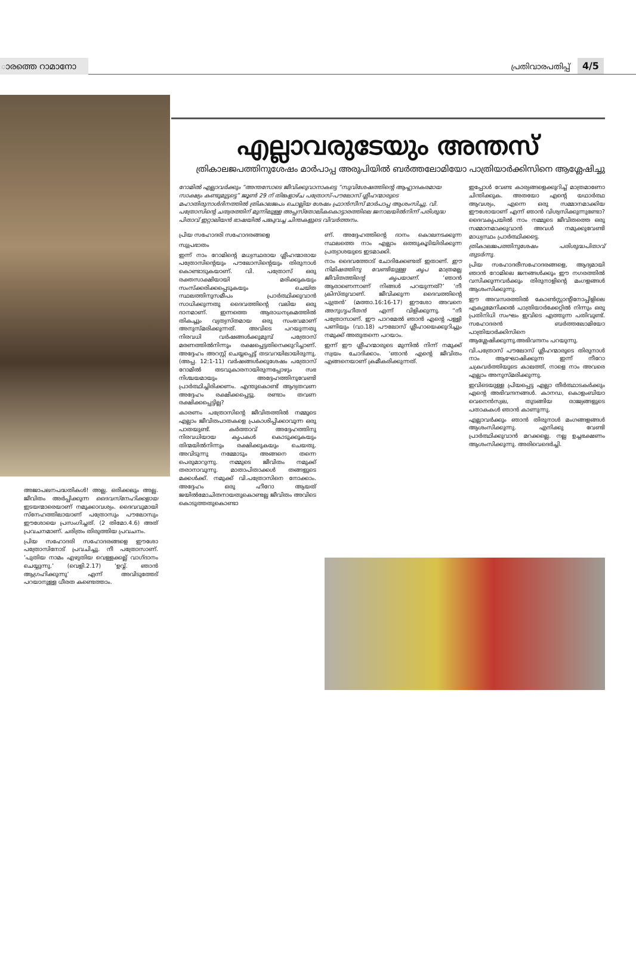ാരത്തെ റാമാനോ
പ്രതിവാരപതിപ്പ് 4/5
എല്ലാവരുടേയും അന്തസ്
ത്രികാലജപത്തിനുശേഷം മാർപാപ്പ അരുപിയിൽ ബർത്തലോമിയോ പാത്രിയാർക്കിസിനെ ആശ്ലേഷിച്ചു
റോമിൽ എല്ലാവർക്കും “അന്തസോടെ ജീവിക്കുവാനാകട്ടെ “സുവിശേഷത്തിന്റെ ആഹ്ലാദകരമായ സാക്ഷ്യം കണ്ടുമുട്ടട്ടെ” ജൂൺ 29 ന് തിങ്കളാഴ്ച പത്രോസ്-പൗലോസ് ശ്ലീഹന്മാരുടെ മഹാതിരുനാൾദിനത്തിൽ ത്രികാലജപം ചൊല്ലിയ ശേഷം ഫ്രാൻസീസ് മാർപാപ്പ ആശംസിച്ചു. വി. പത്രോസിന്റെ ചത്വരത്തിന് മുന്നിലുള്ള അപ്പസ്തോലികകൊട്ടാരത്തിലെ ജനാലയിൽനിന്ന് പരിശുദ്ധ പിതാവ് ഇറ്റാലിയൻ ഭാഷയിൽ പങ്കുവച്ച ചിന്തകളുടെ വിവർത്തനം.
പ്രിയ സഹോദരി സഹോദരങ്ങളെ
സുപ്രഭാതം
ഇന്ന് നാം റോമിന്റെ മധ്യസ്ഥരായ ശ്ലീഹന്മാരായ പത്രോസിന്റെയും പൗലോസിന്റെയും തിരുനാൾ കൊണ്ടാടുകയാണ്. വി. പത്രോസ് ഒരു രക്തസാക്ഷിയായി മരിക്കുകയും സംസ്ക്കരിക്കപ്പെടുകയും ചെയ്ത സ്ഥലത്തിനുസമീപം പ്രാർത്ഥിക്കുവാൻ സാധിക്കുന്നതു ദൈവത്തിന്റെ വലിയ ഒരു ദാനമാണ്. ഇന്നത്തെ ആരാധനക്രമത്തിൽ തികച്ചും വ്യത്യസ്തമായ ഒരു സംഭവമാണ് അനുസ്മരിക്കുന്നത്. അവിടെ പറയുന്നതു നിരവധി വർഷങ്ങൾക്കുമുമ്പ് പത്രോസ് മരണത്തിൽനിന്നും രക്ഷപ്പെട്ടതിനെക്കുറിച്ചാണ്. അദ്ദേഹം അറസ്റ്റ് ചെയ്യപ്പെട്ട് തടവറയിലായിരുന്നു. (അപ്പ. 12:1-11) വർഷങ്ങൾക്കുശേഷം പത്രോസ് റോമിൽ തടവുകാരനായിരുന്നപ്പോഴും സഭ നിശ്ചയമായും അദ്ദേഹത്തിനുവേണ്ടി പ്രാർത്ഥിച്ചിരിക്കണം. എന്തുകൊണ്ട് ആദ്യതവണ അദ്ദേഹം രക്ഷിക്കപ്പെട്ടു. രണ്ടാം തവണ രക്ഷിക്കപ്പെട്ടില്ല?
കാരണം പത്രോസിന്റെ ജീവിതത്തിൽ നമ്മുടെ എല്ലാം ജീവിതപാതകളെ പ്രകാശിപ്പിക്കാവുന്ന ഒരു പാതയുണ്ട്. കർത്താവ് അദ്ദേഹത്തിനു നിരവധിയായ കൃപകൾ കൊടുക്കുകയും തിന്മയിൽനിന്നും രക്ഷിക്കുകയും ചെയതു. അവിടുന്നു നമ്മോടും അങ്ങനെ തന്നെ പെരുമാറുന്നു. നമ്മുടെ ജീവിതം നമുക്ക് തരാനാവുന്നു. മാതാപിതാക്കൾ തങ്ങളുടെ മക്കൾക്ക്. നമുക്ക് വി.പത്രോസിനെ നോക്കാം. അദ്ദേഹം ഒരു ഹീറോ ആയത് ജയിൽമോചിതനായതുകൊണ്ടല്ല ജീവിതം അവിടെ കൊടുത്തതുകൊണ്ടാ
ണ്. അദ്ദേഹത്തിന്റെ ദാനം കൊലനടക്കുന്ന സ്ഥലത്തെ നാം എല്ലാം ഒത്തുകൂടിയിരിക്കുന്ന പ്രത്യാശയുടെ ഇടമാക്കി.
നാം ദൈവത്തോട് ചോദിക്കേണ്ടത് ഇതാണ്. ഈ നിമിഷത്തിനു വേണ്ടിയുള്ള കൃപ മാത്രമല്ല ജീവിതത്തിന്റെ കൃപയാണ്. ‘ഞാൻ ആരാണെന്നാണ് നിങ്ങൾ പറയുന്നത്?’ ‘നീ ക്രിസ്തുവാണ്. ജീവിക്കുന്ന ദൈവത്തിന്റെ പുത്രൻ’ (മത്താ.16:16-17) ഈശോ അവനെ അനുഗൃഹീതൻ എന്ന് വിളിക്കുന്നു. “നീ പത്രോസാണ്. ഈ പാറമേൽ ഞാൻ എന്റെ പള്ളി പണിയും (വാ.18) പൗലോസ് ശ്ലീഹായെക്കുറിച്ചും നമുക്ക് അതുതന്നെ പറയാം.
ഇന്ന് ഈ ശ്ലീഹന്മാരുടെ മുന്നിൽ നിന്ന് നമുക്ക് സ്വയം ചോദിക്കാം. ‘ഞാൻ എന്റെ ജീവിതം എങ്ങനെയാണ് ക്രമീകരിക്കുന്നത്.
ഇപ്പോൾ വേണ്ട കാര്യങ്ങളെക്കുറിച്ച് മാത്രമാണോ ചിന്തിക്കുക. അതയോ എന്റെ യഥാർത്ഥ ആവശ്യം, എന്നെ ഒരു സമ്മാനമാക്കിയ ഈശോയാണ് എന്ന് ഞാൻ വിശ്വസിക്കുന്നുണ്ടോ? ദൈവകൃപയിൽ നാം നമ്മുടെ ജീവിതത്തെ ഒരു സമ്മാനമാക്കുവാൻ അവൾ നമുക്കുവേണ്ടി മാധ്യസ്ഥം പ്രാർത്ഥിക്കട്ടെ.
ത്രികാലജപത്തിനുശേഷം പരിശുദ്ധപിതാവ് തുടർന്നു.
പ്രിയ സഹോദരീസഹോദരങ്ങളെ, ആദ്യമായി ഞാൻ റോമിലെ ജനങ്ങൾക്കും ഈ നഗരത്തിൽ വസിക്കുന്നവർക്കും തിരുനാളിന്റെ മംഗളങ്ങൾ ആശംസിക്കുന്നു.
ഈ അവസരത്തിൽ കോൺസ്റ്റാന്റിനോപ്പിളിലെ എക്യുമേനിക്കൽ പാത്രിയാർക്കേറ്റിൽ നിന്നും ഒരു പ്രതിനിധി സംഘം ഇവിടെ എത്തുന്ന പതിവുണ്ട്. സഹോദരൻ ബർത്തലോമിയോ പാത്രിയാർക്കിസിനെ ആശ്ലേഷിക്കുന്നു.അഭിവന്ദനം പറയുന്നു.
വി.പത്രോസ് പൗലോസ് ശ്ലീഹന്മാരുടെ തിരുനാൾ നാം ആഘോഷിക്കുന്ന ഇന്ന് നീറോ ചക്രവർത്തിയുടെ കാലത്ത്, നാളെ നാം അവരെ എല്ലാം അനുസ്മരിക്കുന്നു.
ഇവിടെയുള്ള പ്രിയപ്പെട്ട എല്ലാ തീർത്ഥാടകർക്കും എന്റെ അഭിവന്ദനങ്ങൾ. കാനഡ, കൊളംബിയാ വെനെൻസ്വല, തുടങ്ങിയ രാജ്യങ്ങളുടെ പതാകകൾ ഞാൻ കാണുന്നു.
എല്ലാവർക്കും ഞാൻ തിരുനാൾ മംഗങ്ങളങ്ങൾ ആശംസിക്കുന്നു. എനിക്കു വേണ്ടി പ്രാർത്ഥിക്കുവാൻ മറക്കല്ലെ. നല്ല ഉച്ചഭക്ഷണം ആശംസിക്കുന്നു. അരിവെദെർച്ചി.
അജാപലനപദ്ധതികൾ! അല്ല. ഒരിക്കലും അല്ല. ജീവിതം അർപ്പിക്കുന്ന ദൈവസ്നേഹിക്കളായ ഇടയന്മാരെയാണ് നമുക്കാവശ്യം. ദൈവവുമായി സ്നേഹത്തിലായാണ് പത്രോസും പൗലോസും ഈശോയെ പ്രസംഗിച്ചത്. (2 തിമോ.4.6) അത് പ്രവചനമാണ്. ചരിത്രം തിരുത്തിയ പ്രവചനം.
പ്രിയ സഹോദരി സഹോദരങ്ങളെ ഈശോ പത്രോസിനോട് പ്രവചിച്ചു. നീ പത്രോസാണ്. ‘പുതിയ നാമം എഴുതിയ വെള്ളക്കല്ല് വാഗ്ദാനം ചെയ്യുന്നു.’ (വെളി.2.17) ‘ഉവ്വ്. ഞാൻ ആഗ്രഹിക്കുന്നു’ എന്ന് അവിടുത്തേട് പറയാനുള്ള ധീരത കണ്ടെത്താം.